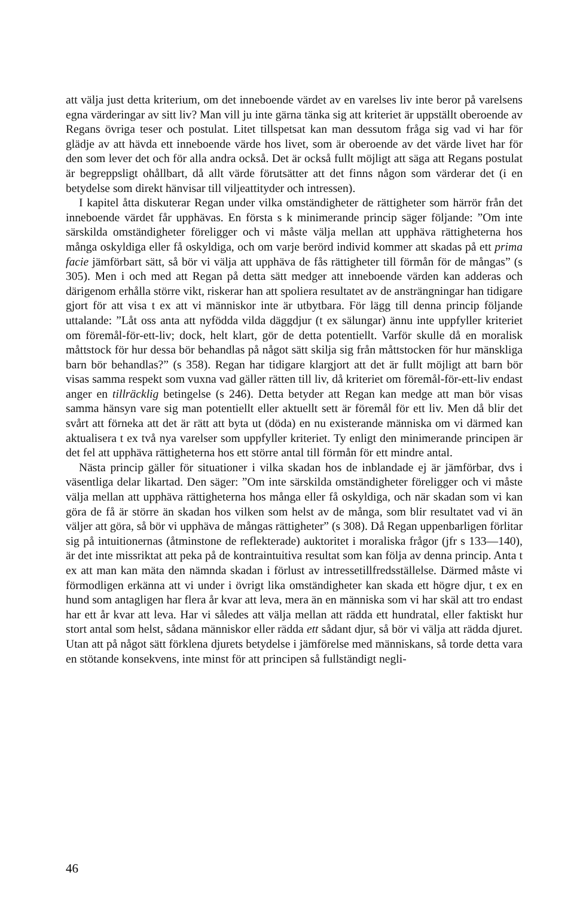att välja just detta kriterium, om det inneboende värdet av en varelses liv inte beror på varelsens egna värderingar av sitt liv? Man vill ju inte gärna tänka sig att kriteriet är uppställt oberoende av Regans övriga teser och postulat. Litet tillspetsat kan man dessutom fråga sig vad vi har för glädje av att hävda ett inneboende värde hos livet, som är oberoende av det värde livet har för den som lever det och för alla andra också. Det är också fullt möjligt att säga att Regans postulat är begreppsligt ohållbart, då allt värde förutsätter att det finns någon som värderar det (i en betydelse som direkt hänvisar till viljeattityder och intressen).
I kapitel åtta diskuterar Regan under vilka omständigheter de rättigheter som härrör från det inneboende värdet får upphävas. En första s k minimerande princip säger följande: ”Om inte särskilda omständigheter föreligger och vi måste välja mellan att upphäva rättigheterna hos många oskyldiga eller få oskyldiga, och om varje berörd individ kommer att skadas på ett prima facie jämförbart sätt, så bör vi välja att upphäva de fås rättigheter till förmån för de mångas” (s 305). Men i och med att Regan på detta sätt medger att inneboende värden kan adderas och därigenom erhålla större vikt, riskerar han att spoliera resultatet av de ansträngningar han tidigare gjort för att visa t ex att vi människor inte är utbytbara. För lägg till denna princip följande uttalande: ”Låt oss anta att nyfödda vilda däggdjur (t ex sälungar) ännu inte uppfyller kriteriet om föremål-för-ett-liv; dock, helt klart, gör de detta potentiellt. Varför skulle då en moralisk måttstock för hur dessa bör behandlas på något sätt skilja sig från måttstocken för hur mänskliga barn bör behandlas?” (s 358). Regan har tidigare klargjort att det är fullt möjligt att barn bör visas samma respekt som vuxna vad gäller rätten till liv, då kriteriet om föremål-för-ett-liv endast anger en tillräcklig betingelse (s 246). Detta betyder att Regan kan medge att man bör visas samma hänsyn vare sig man potentiellt eller aktuellt sett är föremål för ett liv. Men då blir det svårt att förneka att det är rätt att byta ut (döda) en nu existerande människa om vi därmed kan aktualisera t ex två nya varelser som uppfyller kriteriet. Ty enligt den minimerande principen är det fel att upphäva rättigheterna hos ett större antal till förmån för ett mindre antal.
Nästa princip gäller för situationer i vilka skadan hos de inblandade ej är jämförbar, dvs i väsentliga delar likartad. Den säger: ”Om inte särskilda omständigheter föreligger och vi måste välja mellan att upphäva rättigheterna hos många eller få oskyldiga, och när skadan som vi kan göra de få är större än skadan hos vilken som helst av de många, som blir resultatet vad vi än väljer att göra, så bör vi upphäva de mångas rättigheter” (s 308). Då Regan uppenbarligen förlitar sig på intuitionernas (åtminstone de reflekterade) auktoritet i moraliska frågor (jfr s 133—140), är det inte missriktat att peka på de kontraintuitiva resultat som kan följa av denna princip. Anta t ex att man kan mäta den nämnda skadan i förlust av intressetillfredsställelse. Därmed måste vi förmodligen erkänna att vi under i övrigt lika omständigheter kan skada ett högre djur, t ex en hund som antagligen har flera år kvar att leva, mera än en människa som vi har skäl att tro endast har ett år kvar att leva. Har vi således att välja mellan att rädda ett hundratal, eller faktiskt hur stort antal som helst, sådana människor eller rädda ett sådant djur, så bör vi välja att rädda djuret. Utan att på något sätt förklena djurets betydelse i jämförelse med människans, så torde detta vara en stötande konsekvens, inte minst för att principen så fullständigt negli-
46